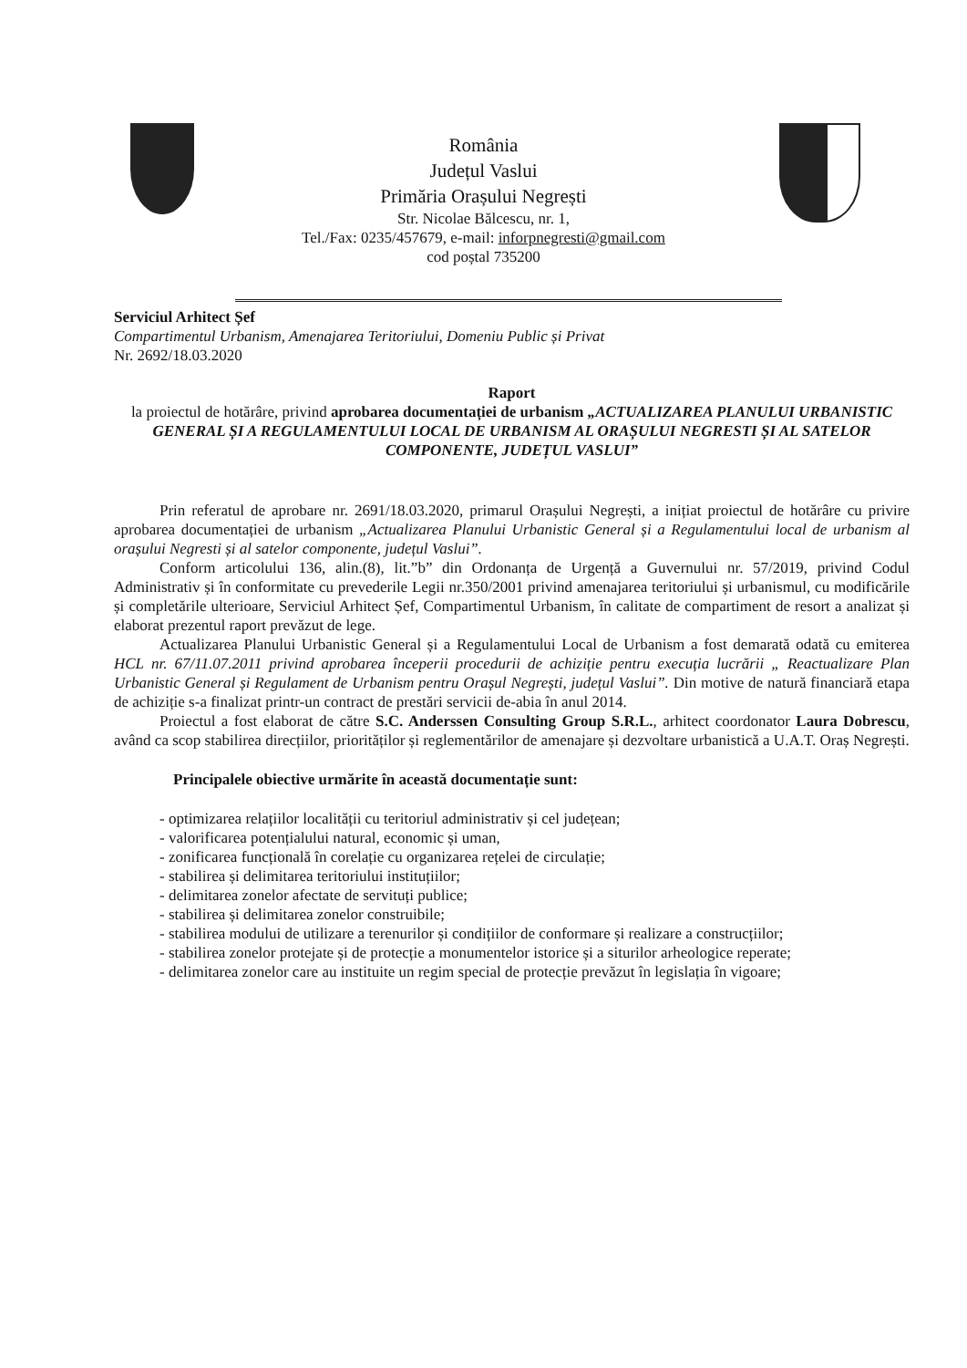România
Județul Vaslui
Primăria Orașului Negrești
Str. Nicolae Bălcescu, nr. 1,
Tel./Fax: 0235/457679, e-mail: inforpnegresti@gmail.com
cod poștal 735200
Serviciul Arhitect Șef
Compartimentul Urbanism, Amenajarea Teritoriului, Domeniu Public și Privat
Nr. 2692/18.03.2020
Raport
la proiectul de hotărâre, privind aprobarea documentației de urbanism „ACTUALIZAREA PLANULUI URBANISTIC GENERAL ȘI A REGULAMENTULUI LOCAL DE URBANISM AL ORAȘULUI NEGRESTI ȘI AL SATELOR COMPONENTE, JUDEȚUL VASLUI”
Prin referatul de aprobare nr. 2691/18.03.2020, primarul Orașului Negrești, a inițiat proiectul de hotărâre cu privire aprobarea documentației de urbanism „Actualizarea Planului Urbanistic General și a Regulamentului local de urbanism al orașului Negresti și al satelor componente, județul Vaslui”.
Conform articolului 136, alin.(8), lit.”b” din Ordonanța de Urgență a Guvernului nr. 57/2019, privind Codul Administrativ și în conformitate cu prevederile Legii nr.350/2001 privind amenajarea teritoriului și urbanismul, cu modificările și completările ulterioare, Serviciul Arhitect Șef, Compartimentul Urbanism, în calitate de compartiment de resort a analizat și elaborat prezentul raport prevăzut de lege.
Actualizarea Planului Urbanistic General și a Regulamentului Local de Urbanism a fost demarată odată cu emiterea HCL nr. 67/11.07.2011 privind aprobarea începerii procedurii de achiziție pentru execuția lucrării „ Reactualizare Plan Urbanistic General și Regulament de Urbanism pentru Orașul Negrești, județul Vaslui”. Din motive de natură financiară etapa de achiziție s-a finalizat printr-un contract de prestări servicii de-abia în anul 2014.
Proiectul a fost elaborat de către S.C. Anderssen Consulting Group S.R.L., arhitect coordonator Laura Dobrescu, având ca scop stabilirea direcțiilor, priorităților și reglementărilor de amenajare și dezvoltare urbanistică a U.A.T. Oraș Negrești.
Principalele obiective urmărite în această documentație sunt:
- optimizarea relațiilor localității cu teritoriul administrativ și cel județean;
- valorificarea potențialului natural, economic și uman,
- zonificarea funcțională în corelație cu organizarea rețelei de circulație;
- stabilirea și delimitarea teritoriului instituțiilor;
- delimitarea zonelor afectate de servituți publice;
- stabilirea și delimitarea zonelor construibile;
- stabilirea modului de utilizare a terenurilor și condițiilor de conformare și realizare a construcțiilor;
- stabilirea zonelor protejate și de protecție a monumentelor istorice și a siturilor arheologice reperate;
- delimitarea zonelor care au instituite un regim special de protecție prevăzut în legislația în vigoare;